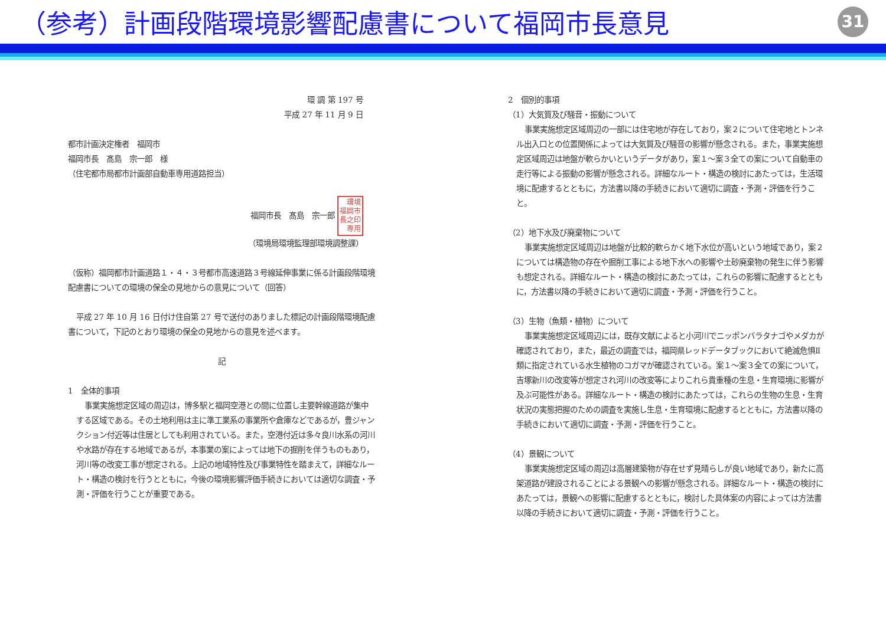（参考）計画段階環境影響配慮書について福岡市長意見
31
環 調 第 197 号
平成 27 年 11 月 9 日
都市計画決定権者　福岡市
福岡市長　髙島　宗一郎　様
（住宅都市局都市計画部自動車専用道路担当）
福岡市長　髙島　宗一郎 環境
福岡市
長之印
専用
（環境局環境監理部環境調整課）
（仮称）福岡都市計画道路１・４・３号都市高速道路３号線延伸事業に係る計画段階環境配慮書についての環境の保全の見地からの意見について（回答）
平成 27 年 10 月 16 日付け住自第 27 号で送付のありました標記の計画段階環境配慮書について，下記のとおり環境の保全の見地からの意見を述べます。
記
1　全体的事項
事業実施想定区域の周辺は，博多駅と福岡空港との間に位置し主要幹線道路が集中する区域である。その土地利用は主に準工業系の事業所や倉庫などであるが，豊ジャンクション付近等は住居としても利用されている。また，空港付近は多々良川水系の河川や水路が存在する地域であるが，本事業の案によっては地下の掘削を伴うものもあり，河川等の改変工事が想定される。上記の地域特性及び事業特性を踏まえて，詳細なルート・構造の検討を行うとともに，今後の環境影響評価手続きにおいては適切な調査・予測・評価を行うことが重要である。
2　個別的事項
（1）大気質及び騒音・振動について
事業実施想定区域周辺の一部には住宅地が存在しており，案２について住宅地とトンネル出入口との位置関係によっては大気質及び騒音の影響が懸念される。また，事業実施想定区域周辺は地盤が軟らかいというデータがあり，案１～案３全ての案について自動車の走行等による振動の影響が懸念される。詳細なルート・構造の検討にあたっては，生活環境に配慮するとともに，方法書以降の手続きにおいて適切に調査・予測・評価を行うこと。
（2）地下水及び廃棄物について
事業実施想定区域周辺は地盤が比較的軟らかく地下水位が高いという地域であり，案２については構造物の存在や掘削工事による地下水への影響や土砂廃棄物の発生に伴う影響も想定される。詳細なルート・構造の検討にあたっては，これらの影響に配慮するとともに，方法書以降の手続きにおいて適切に調査・予測・評価を行うこと。
（3）生物（魚類・植物）について
事業実施想定区域周辺には，既存文献によると小河川でニッポンバラタナゴやメダカが確認されており，また，最近の調査では，福岡県レッドデータブックにおいて絶滅危惧Ⅱ類に指定されている水生植物のコガマが確認されている。案１～案３全ての案について，吉塚新川の改変等が想定され河川の改変等によりこれら貴重種の生息・生育環境に影響が及ぶ可能性がある。詳細なルート・構造の検討にあたっては，これらの生物の生息・生育状況の実態把握のための調査を実施し生息・生育環境に配慮するとともに，方法書以降の手続きにおいて適切に調査・予測・評価を行うこと。
（4）景観について
事業実施想定区域の周辺は高層建築物が存在せず見晴らしが良い地域であり，新たに高架道路が建設されることによる景観への影響が懸念される。詳細なルート・構造の検討にあたっては，景観への影響に配慮するとともに，検討した具体案の内容によっては方法書以降の手続きにおいて適切に調査・予測・評価を行うこと。